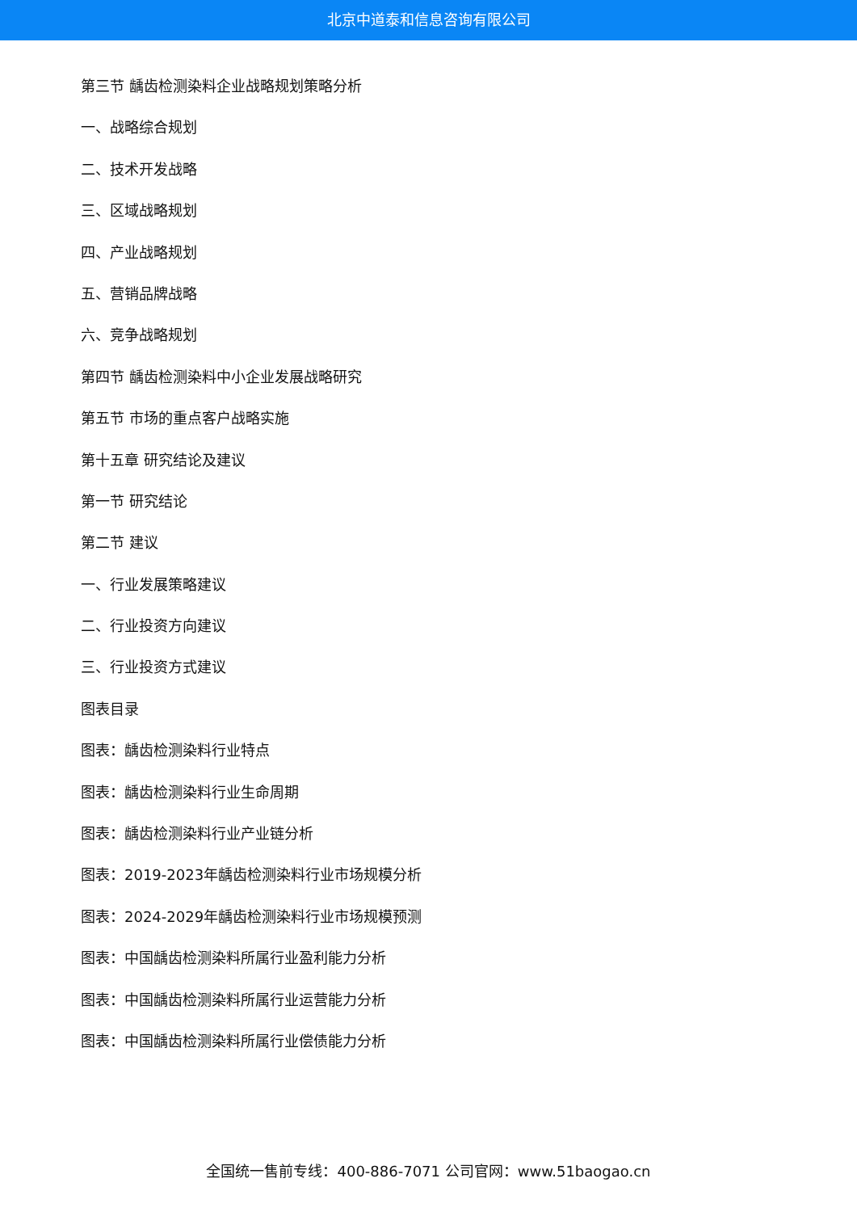北京中道泰和信息咨询有限公司
第三节 龋齿检测染料企业战略规划策略分析
一、战略综合规划
二、技术开发战略
三、区域战略规划
四、产业战略规划
五、营销品牌战略
六、竞争战略规划
第四节 龋齿检测染料中小企业发展战略研究
第五节 市场的重点客户战略实施
第十五章 研究结论及建议
第一节 研究结论
第二节 建议
一、行业发展策略建议
二、行业投资方向建议
三、行业投资方式建议
图表目录
图表：龋齿检测染料行业特点
图表：龋齿检测染料行业生命周期
图表：龋齿检测染料行业产业链分析
图表：2019-2023年龋齿检测染料行业市场规模分析
图表：2024-2029年龋齿检测染料行业市场规模预测
图表：中国龋齿检测染料所属行业盈利能力分析
图表：中国龋齿检测染料所属行业运营能力分析
图表：中国龋齿检测染料所属行业偿债能力分析
全国统一售前专线：400-886-7071 公司官网：www.51baogao.cn